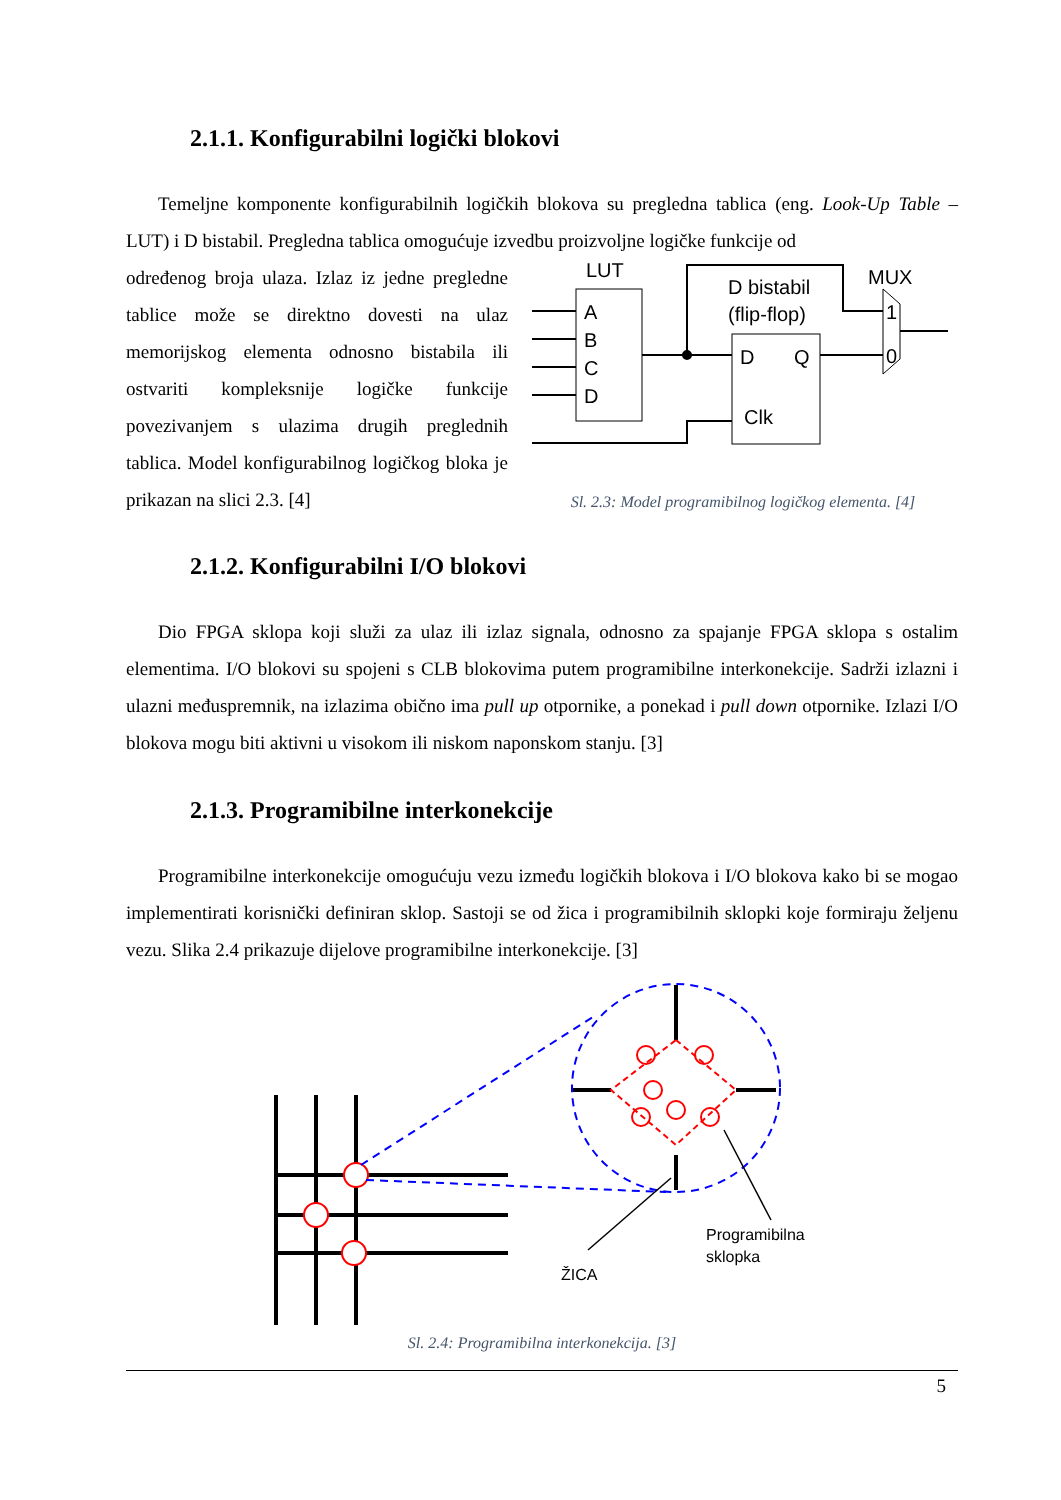2.1.1. Konfigurabilni logički blokovi
Temeljne komponente konfigurabilnih logičkih blokova su pregledna tablica (eng. Look-Up Table – LUT) i D bistabil. Pregledna tablica omogućuje izvedbu proizvoljne logičke funkcije od
određenog broja ulaza. Izlaz iz jedne pregledne tablice može se direktno dovesti na ulaz memorijskog elementa odnosno bistabila ili ostvariti kompleksnije logičke funkcije povezivanjem s ulazima drugih preglednih tablica. Model konfigurabilnog logičkog bloka je prikazan na slici 2.3. [4]
LUT
A
B
C
D
D bistabil
(flip-flop)
D
Q
Clk
MUX
1
0
Sl. 2.3: Model programibilnog logičkog elementa. [4]
2.1.2. Konfigurabilni I/O blokovi
Dio FPGA sklopa koji služi za ulaz ili izlaz signala, odnosno za spajanje FPGA sklopa s ostalim elementima. I/O blokovi su spojeni s CLB blokovima putem programibilne interkonekcije. Sadrži izlazni i ulazni međuspremnik, na izlazima obično ima pull up otpornike, a ponekad i pull down otpornike. Izlazi I/O blokova mogu biti aktivni u visokom ili niskom naponskom stanju. [3]
2.1.3. Programibilne interkonekcije
Programibilne interkonekcije omogućuju vezu između logičkih blokova i I/O blokova kako bi se mogao implementirati korisnički definiran sklop. Sastoji se od žica i programibilnih sklopki koje formiraju željenu vezu. Slika 2.4 prikazuje dijelove programibilne interkonekcije. [3]
ŽICA
Programibilna
sklopka
Sl. 2.4: Programibilna interkonekcija. [3]
5